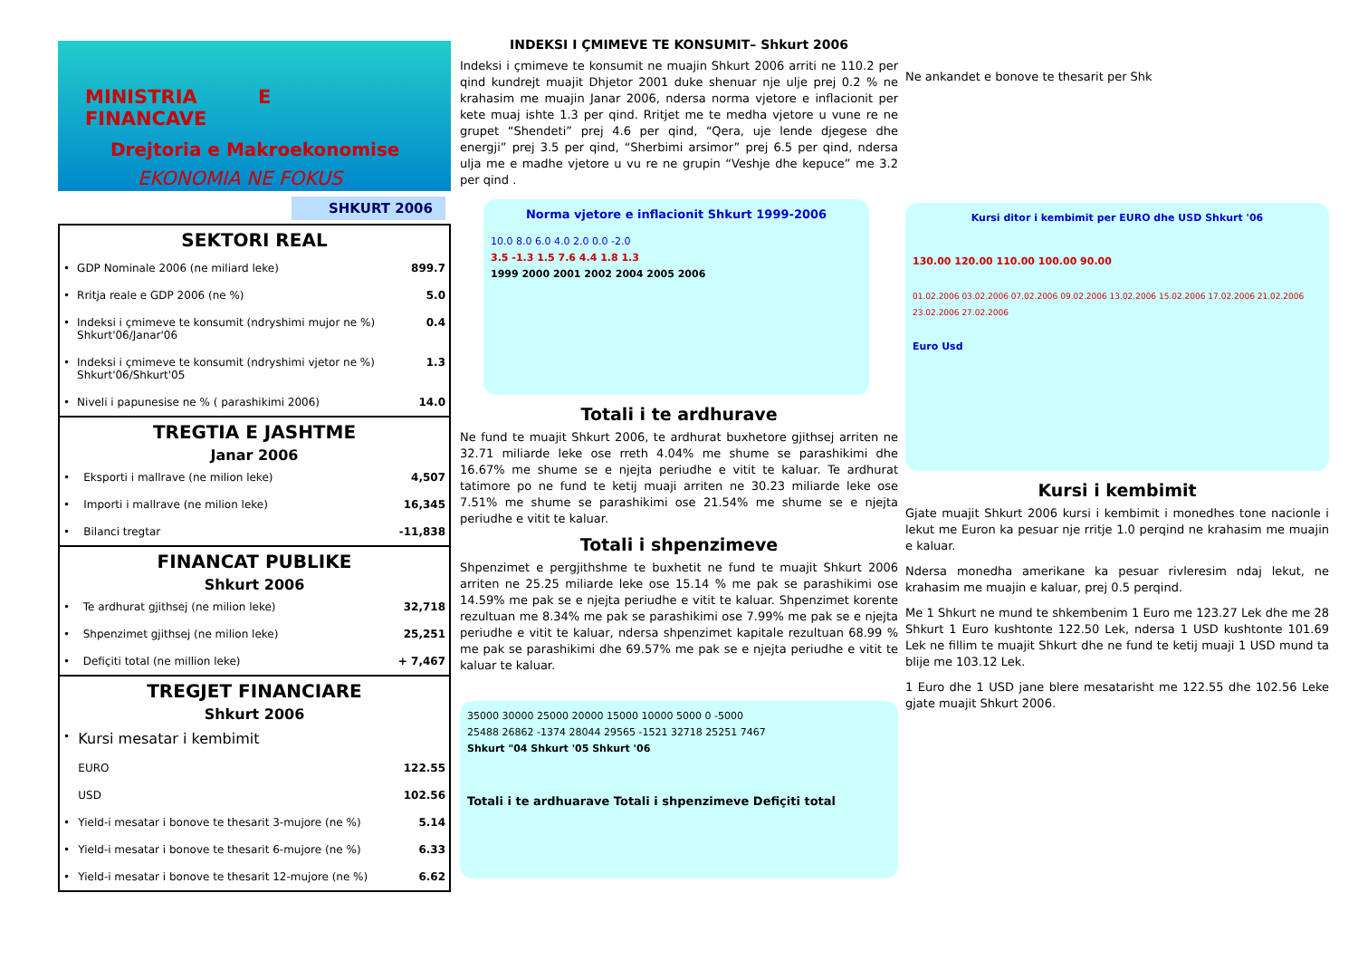MINISTRIA E FINANCAVE
Drejtoria e Makroekonomise
EKONOMIA NE FOKUS
SHKURT 2006
SEKTORI REAL
| • | GDP Nominale 2006 (ne miliard leke) | 899.7 |
| • | Rritja reale e GDP 2006 (ne %) | 5.0 |
| • | Indeksi i çmimeve te konsumit (ndryshimi mujor ne %) Shkurt'06/Janar'06 | 0.4 |
| • | Indeksi i çmimeve te konsumit (ndryshimi vjetor ne %) Shkurt'06/Shkurt'05 | 1.3 |
| • | Niveli i papunesise ne % ( parashikimi 2006) | 14.0 |
TREGTIA E JASHTME
Janar 2006
| • | Eksporti i mallrave (ne milion leke) | 4,507 |
| • | Importi i mallrave (ne milion leke) | 16,345 |
| • | Bilanci tregtar | -11,838 |
FINANCAT PUBLIKE
Shkurt 2006
| • | Te ardhurat gjithsej (ne milion leke) | 32,718 |
| • | Shpenzimet gjithsej (ne milion leke) | 25,251 |
| • | Defiçiti total (ne million leke) | + 7,467 |
TREGJET FINANCIARE
Shkurt 2006
| • | Kursi mesatar i kembimit | |
| | EURO | 122.55 |
| | USD | 102.56 |
| • | Yield-i mesatar i bonove te thesarit 3-mujore (ne %) | 5.14 |
| • | Yield-i mesatar i bonove te thesarit 6-mujore (ne %) | 6.33 |
| • | Yield-i mesatar i bonove te thesarit 12-mujore (ne %) | 6.62 |
INDEKSI I ÇMIMEVE TE KONSUMIT– Shkurt 2006
Indeksi i çmimeve te konsumit ne muajin Shkurt 2006 arriti ne 110.2 per qind kundrejt muajit Dhjetor 2001 duke shenuar nje ulje prej 0.2 % ne krahasim me muajin Janar 2006, ndersa norma vjetore e inflacionit per kete muaj ishte 1.3 per qind. Rritjet me te medha vjetore u vune re ne grupet “Shendeti” prej 4.6 per qind, “Qera, uje lende djegese dhe energji” prej 3.5 per qind, “Sherbimi arsimor” prej 6.5 per qind, ndersa ulja me e madhe vjetore u vu re ne grupin “Veshje dhe kepuce” me 3.2 per qind .
Norma vjetore e inflacionit Shkurt 1999-2006
10.0 8.0 6.0 4.0 2.0 0.0 -2.0
3.5 -1.3 1.5 7.6 4.4 1.8 1.3
1999 2000 2001 2002 2004 2005 2006
Totali i te ardhurave
Ne fund te muajit Shkurt 2006, te ardhurat buxhetore gjithsej arriten ne 32.71 miliarde leke ose rreth 4.04% me shume se parashikimi dhe 16.67% me shume se e njejta periudhe e vitit te kaluar. Te ardhurat tatimore po ne fund te ketij muaji arriten ne 30.23 miliarde leke ose 7.51% me shume se parashikimi ose 21.54% me shume se e njejta periudhe e vitit te kaluar.
Totali i shpenzimeve
Shpenzimet e pergjithshme te buxhetit ne fund te muajit Shkurt 2006 arriten ne 25.25 miliarde leke ose 15.14 % me pak se parashikimi ose 14.59% me pak se e njejta periudhe e vitit te kaluar. Shpenzimet korente rezultuan me 8.34% me pak se parashikimi ose 7.99% me pak se e njejta periudhe e vitit te kaluar, ndersa shpenzimet kapitale rezultuan 68.99 % me pak se parashikimi dhe 69.57% me pak se e njejta periudhe e vitit te kaluar te kaluar.
35000 30000 25000 20000 15000 10000 5000 0 -5000
25488 26862 -1374 28044 29565 -1521 32718 25251 7467
Shkurt "04 Shkurt '05 Shkurt '06
Totali i te ardhuarave Totali i shpenzimeve Defiçiti total
Ne ankandet e bonove te thesarit per Shk
Kursi ditor i kembimit per EURO dhe USD Shkurt '06
130.00 120.00 110.00 100.00 90.00
01.02.2006 03.02.2006 07.02.2006 09.02.2006 13.02.2006 15.02.2006 17.02.2006 21.02.2006 23.02.2006 27.02.2006
Euro Usd
Kursi i kembimit
Gjate muajit Shkurt 2006 kursi i kembimit i monedhes tone nacionle i lekut me Euron ka pesuar nje rritje 1.0 perqind ne krahasim me muajin e kaluar.
Ndersa monedha amerikane ka pesuar rivleresim ndaj lekut, ne krahasim me muajin e kaluar, prej 0.5 perqind.
Me 1 Shkurt ne mund te shkembenim 1 Euro me 123.27 Lek dhe me 28 Shkurt 1 Euro kushtonte 122.50 Lek, ndersa 1 USD kushtonte 101.69 Lek ne fillim te muajit Shkurt dhe ne fund te ketij muaji 1 USD mund ta blije me 103.12 Lek.
1 Euro dhe 1 USD jane blere mesatarisht me 122.55 dhe 102.56 Leke gjate muajit Shkurt 2006.